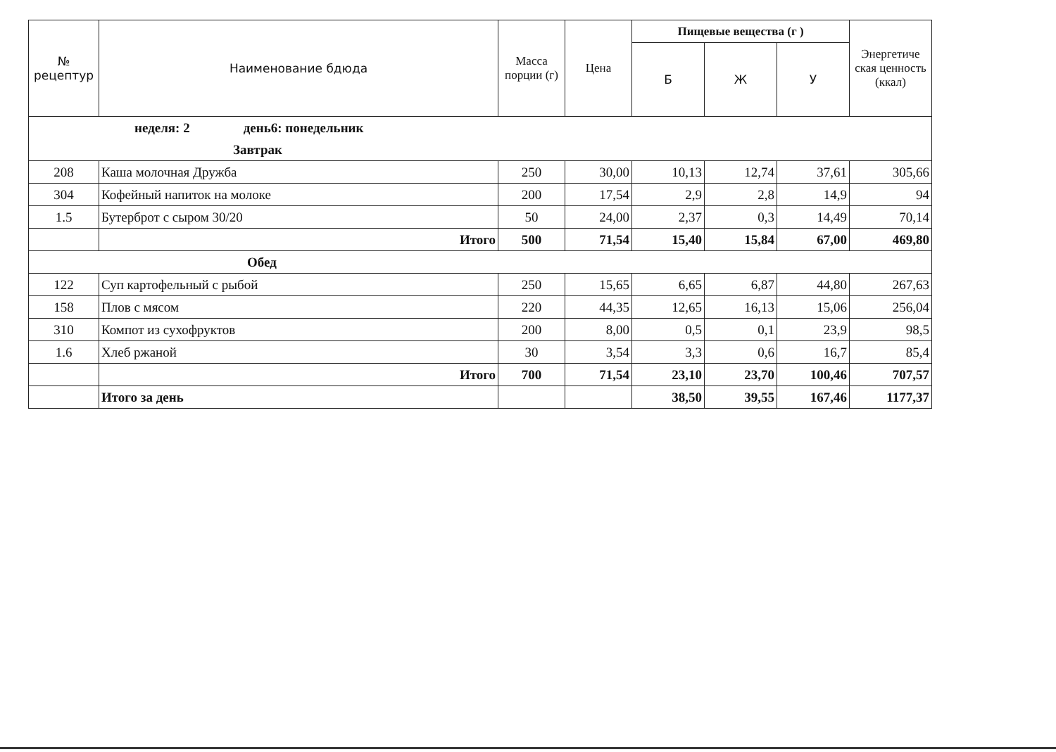| № рецептур | Наименование бдюда | Масса порции (г) | Цена | Пищевые вещества (г ) | | | Энергетиче ская ценность (ккал) |
| --- | --- | --- | --- | --- | --- | --- | --- |
| | | | | Б | Ж | У | |
| неделя: 2 день6: понедельник | | | | | | | |
| Завтрак | | | | | | | |
| 208 | Каша молочная Дружба | 250 | 30,00 | 10,13 | 12,74 | 37,61 | 305,66 |
| 304 | Кофейный напиток на молоке | 200 | 17,54 | 2,9 | 2,8 | 14,9 | 94 |
| 1.5 | Бутерброт с сыром 30/20 | 50 | 24,00 | 2,37 | 0,3 | 14,49 | 70,14 |
| | Итого | 500 | 71,54 | 15,40 | 15,84 | 67,00 | 469,80 |
| Обед | | | | | | | |
| 122 | Суп картофельный с рыбой | 250 | 15,65 | 6,65 | 6,87 | 44,80 | 267,63 |
| 158 | Плов с мясом | 220 | 44,35 | 12,65 | 16,13 | 15,06 | 256,04 |
| 310 | Компот из сухофруктов | 200 | 8,00 | 0,5 | 0,1 | 23,9 | 98,5 |
| 1.6 | Хлеб ржаной | 30 | 3,54 | 3,3 | 0,6 | 16,7 | 85,4 |
| | Итого | 700 | 71,54 | 23,10 | 23,70 | 100,46 | 707,57 |
| | Итого за день | | | 38,50 | 39,55 | 167,46 | 1177,37 |